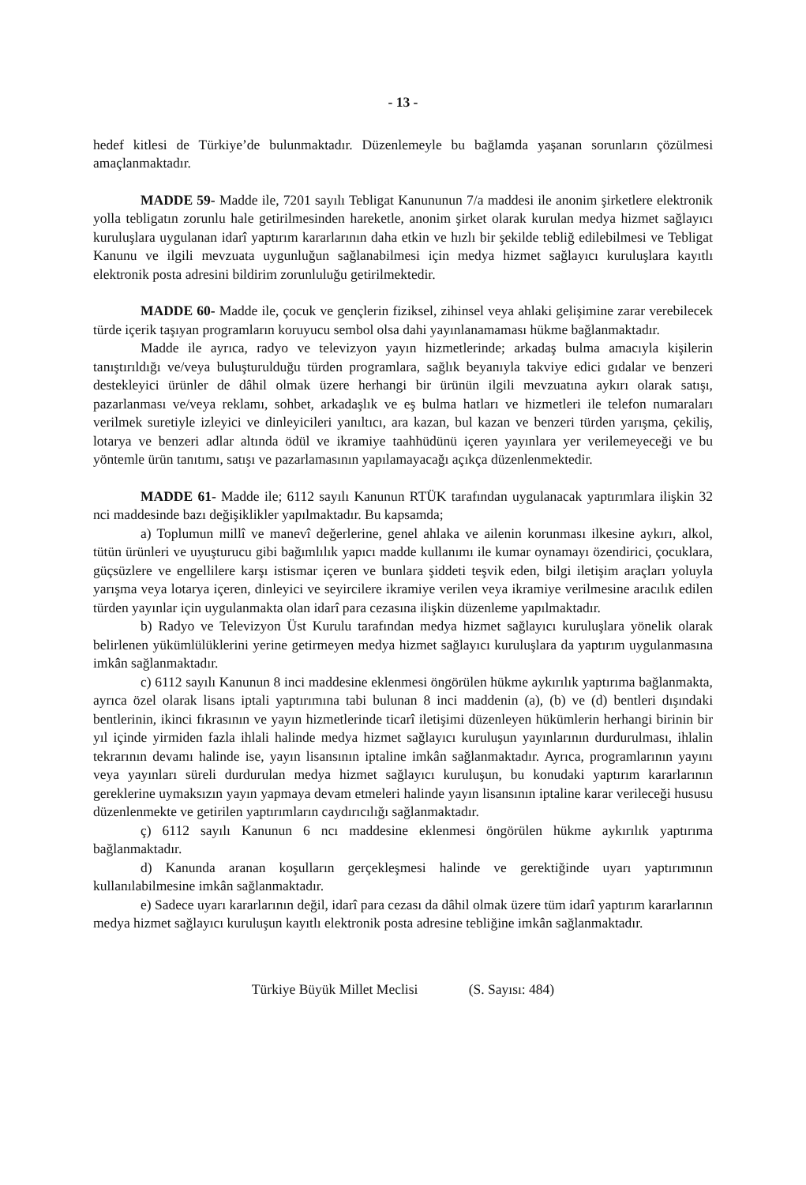- 13 -
hedef kitlesi de Türkiye’de bulunmaktadır. Düzenlemeyle bu bağlamda yaşanan sorunların çözülmesi amaçlanmaktadır.
MADDE 59- Madde ile, 7201 sayılı Tebligat Kanununun 7/a maddesi ile anonim şirketlere elektronik yolla tebligatın zorunlu hale getirilmesinden hareketle, anonim şirket olarak kurulan medya hizmet sağlayıcı kuruluşlara uygulanan idarî yaptırım kararlarının daha etkin ve hızlı bir şekilde tebliğ edilebilmesi ve Tebligat Kanunu ve ilgili mevzuata uygunluğun sağlanabilmesi için medya hizmet sağlayıcı kuruluşlara kayıtlı elektronik posta adresini bildirim zorunluluğu getirilmektedir.
MADDE 60- Madde ile, çocuk ve gençlerin fiziksel, zihinsel veya ahlaki gelişimine zarar verebilecek türde içerik taşıyan programların koruyucu sembol olsa dahi yayınlanamaması hükme bağlanmaktadır.
Madde ile ayrıca, radyo ve televizyon yayın hizmetlerinde; arkadaş bulma amacıyla kişilerin tanıştırıldığı ve/veya buluşturulduğu türden programlara, sağlık beyanıyla takviye edici gıdalar ve benzeri destekleyici ürünler de dâhil olmak üzere herhangi bir ürünün ilgili mevzuatına aykırı olarak satışı, pazarlanması ve/veya reklamı, sohbet, arkadaşlık ve eş bulma hatları ve hizmetleri ile telefon numaraları verilmek suretiyle izleyici ve dinleyicileri yanıltıcı, ara kazan, bul kazan ve benzeri türden yarışma, çekiliş, lotarya ve benzeri adlar altında ödül ve ikramiye taahhüdünü içeren yayınlara yer verilemeyeceği ve bu yöntemle ürün tanıtımı, satışı ve pazarlamasının yapılamayacağı açıkça düzenlenmektedir.
MADDE 61- Madde ile; 6112 sayılı Kanunun RTÜK tarafından uygulanacak yaptırımlara ilişkin 32 nci maddesinde bazı değişiklikler yapılmaktadır. Bu kapsamda;
a) Toplumun millî ve manevî değerlerine, genel ahlaka ve ailenin korunması ilkesine aykırı, alkol, tütün ürünleri ve uyuşturucu gibi bağımlılık yapıcı madde kullanımı ile kumar oynamayı özendirici, çocuklara, güçsüzlere ve engellilere karşı istismar içeren ve bunlara şiddeti teşvik eden, bilgi iletişim araçları yoluyla yarışma veya lotarya içeren, dinleyici ve seyircilere ikramiye verilen veya ikramiye verilmesine aracılık edilen türden yayınlar için uygulanmakta olan idarî para cezasına ilişkin düzenleme yapılmaktadır.
b) Radyo ve Televizyon Üst Kurulu tarafından medya hizmet sağlayıcı kuruluşlara yönelik olarak belirlenen yükümlülüklerini yerine getirmeyen medya hizmet sağlayıcı kuruluşlara da yaptırım uygulanmasına imkân sağlanmaktadır.
c) 6112 sayılı Kanunun 8 inci maddesine eklenmesi öngörülen hükme aykırılık yaptırıma bağlanmakta, ayrıca özel olarak lisans iptali yaptırımına tabi bulunan 8 inci maddenin (a), (b) ve (d) bentleri dışındaki bentlerinin, ikinci fıkrasının ve yayın hizmetlerinde ticarî iletişimi düzenleyen hükümlerin herhangi birinin bir yıl içinde yirmiden fazla ihlali halinde medya hizmet sağlayıcı kuruluşun yayınlarının durdurulması, ihlalin tekrarının devamı halinde ise, yayın lisansının iptaline imkân sağlanmaktadır. Ayrıca, programlarının yayını veya yayınları süreli durdurulan medya hizmet sağlayıcı kuruluşun, bu konudaki yaptırım kararlarının gereklerine uymaksızın yayın yapmaya devam etmeleri halinde yayın lisansının iptaline karar verileceği hususu düzenlenmekte ve getirilen yaptırımların caydırıcılığı sağlanmaktadır.
ç) 6112 sayılı Kanunun 6 ncı maddesine eklenmesi öngörülen hükme aykırılık yaptırıma bağlanmaktadır.
d) Kanunda aranan koşulların gerçekleşmesi halinde ve gerektiğinde uyarı yaptırımının kullanılabilmesine imkân sağlanmaktadır.
e) Sadece uyarı kararlarının değil, idarî para cezası da dâhil olmak üzere tüm idarî yaptırım kararlarının medya hizmet sağlayıcı kuruluşun kayıtlı elektronik posta adresine tebliğine imkân sağlanmaktadır.
Türkiye Büyük Millet Meclisi (S. Sayısı: 484)